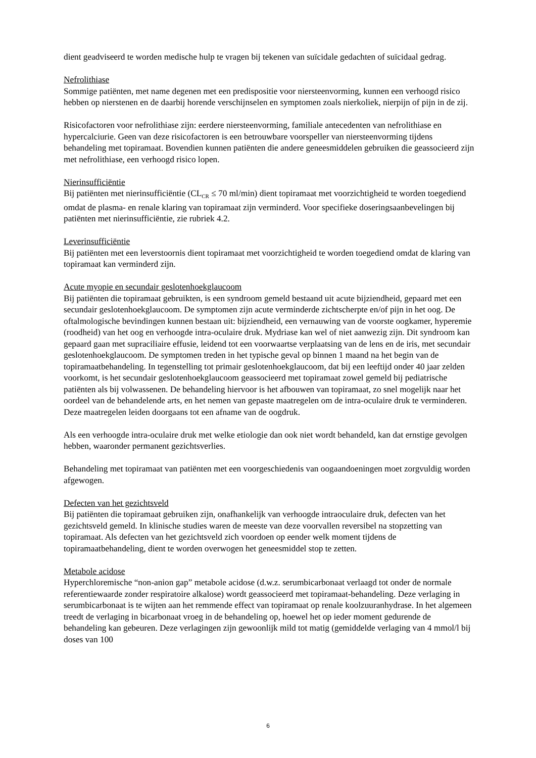dient geadviseerd te worden medische hulp te vragen bij tekenen van suïcidale gedachten of suïcidaal gedrag.
Nefrolithiase
Sommige patiënten, met name degenen met een predispositie voor niersteenvorming, kunnen een verhoogd risico hebben op nierstenen en de daarbij horende verschijnselen en symptomen zoals nierkoliek, nierpijn of pijn in de zij.
Risicofactoren voor nefrolithiase zijn: eerdere niersteenvorming, familiale antecedenten van nefrolithiase en hypercalciurie. Geen van deze risicofactoren is een betrouwbare voorspeller van niersteenvorming tijdens behandeling met topiramaat. Bovendien kunnen patiënten die andere geneesmiddelen gebruiken die geassocieerd zijn met nefrolithiase, een verhoogd risico lopen.
Nierinsufficiëntie
Bij patiënten met nierinsufficiëntie (CL<sub>CR</sub> ≤ 70 ml/min) dient topiramaat met voorzichtigheid te worden toegediend omdat de plasma- en renale klaring van topiramaat zijn verminderd. Voor specifieke doseringsaanbevelingen bij patiënten met nierinsufficiëntie, zie rubriek 4.2.
Leverinsufficiëntie
Bij patiënten met een leverstoornis dient topiramaat met voorzichtigheid te worden toegediend omdat de klaring van topiramaat kan verminderd zijn.
Acute myopie en secundair geslotenhoekglaucoom
Bij patiënten die topiramaat gebruikten, is een syndroom gemeld bestaand uit acute bijziendheid, gepaard met een secundair geslotenhoekglaucoom. De symptomen zijn acute verminderde zichtscherpte en/of pijn in het oog. De oftalmologische bevindingen kunnen bestaan uit: bijziendheid, een vernauwing van de voorste oogkamer, hyperemie (roodheid) van het oog en verhoogde intra-oculaire druk. Mydriase kan wel of niet aanwezig zijn. Dit syndroom kan gepaard gaan met supraciliaire effusie, leidend tot een voorwaartse verplaatsing van de lens en de iris, met secundair geslotenhoekglaucoom. De symptomen treden in het typische geval op binnen 1 maand na het begin van de topiramaatbehandeling. In tegenstelling tot primair geslotenhoekglaucoom, dat bij een leeftijd onder 40 jaar zelden voorkomt, is het secundair geslotenhoekglaucoom geassocieerd met topiramaat zowel gemeld bij pediatrische patiënten als bij volwassenen. De behandeling hiervoor is het afbouwen van topiramaat, zo snel mogelijk naar het oordeel van de behandelende arts, en het nemen van gepaste maatregelen om de intra-oculaire druk te verminderen. Deze maatregelen leiden doorgaans tot een afname van de oogdruk.
Als een verhoogde intra-oculaire druk met welke etiologie dan ook niet wordt behandeld, kan dat ernstige gevolgen hebben, waaronder permanent gezichtsverlies.
Behandeling met topiramaat van patiënten met een voorgeschiedenis van oogaandoeningen moet zorgvuldig worden afgewogen.
Defecten van het gezichtsveld
Bij patiënten die topiramaat gebruiken zijn, onafhankelijk van verhoogde intraoculaire druk, defecten van het gezichtsveld gemeld. In klinische studies waren de meeste van deze voorvallen reversibel na stopzetting van topiramaat. Als defecten van het gezichtsveld zich voordoen op eender welk moment tijdens de topiramaatbehandeling, dient te worden overwogen het geneesmiddel stop te zetten.
Metabole acidose
Hyperchloremische “non-anion gap” metabole acidose (d.w.z. serumbicarbonaat verlaagd tot onder de normale referentiewaarde zonder respiratoire alkalose) wordt geassocieerd met topiramaat-behandeling. Deze verlaging in serumbicarbonaat is te wijten aan het remmende effect van topiramaat op renale koolzuuranhydrase. In het algemeen treedt de verlaging in bicarbonaat vroeg in de behandeling op, hoewel het op ieder moment gedurende de behandeling kan gebeuren. Deze verlagingen zijn gewoonlijk mild tot matig (gemiddelde verlaging van 4 mmol/l bij doses van 100
6